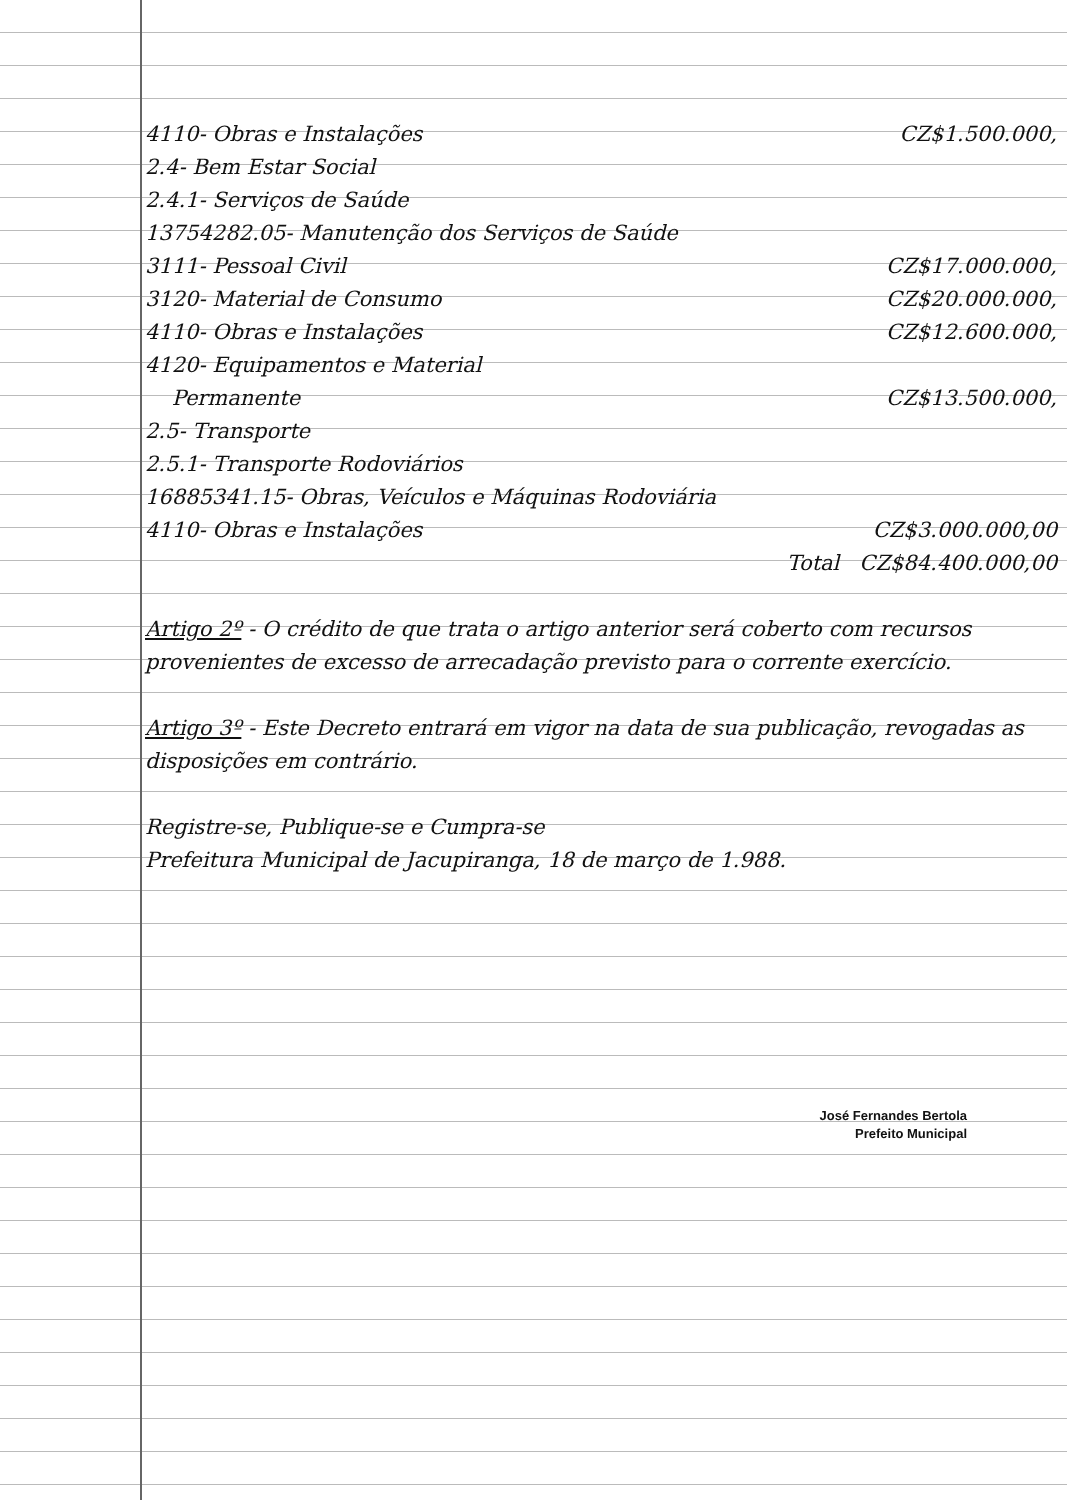4110- Obras e Instalações CZ$1.500.000,
2.4- Bem Estar Social
2.4.1- Serviços de Saúde
13754282.05- Manutenção dos Serviços de Saúde
3111- Pessoal Civil CZ$17.000.000,
3120- Material de Consumo CZ$20.000.000,
4110- Obras e Instalações CZ$12.600.000,
4120- Equipamentos e Material
Permanente CZ$13.500.000,
2.5- Transporte
2.5.1- Transporte Rodoviários
16885341.15- Obras, Veículos e Máquinas Rodoviária
4110- Obras e Instalações CZ$3.000.000,00
Total CZ$84.400.000,00
Artigo 2º - O crédito de que trata o artigo anterior será coberto com recursos provenientes de excesso de arrecadação previsto para o corrente exercício.
Artigo 3º - Este Decreto entrará em vigor na data de sua publicação, revogadas as disposições em contrário.
Registre-se, Publique-se e Cumpra-se
Prefeitura Municipal de Jacupiranga, 18 de março de 1.988.
José Fernandes Bertola
Prefeito Municipal